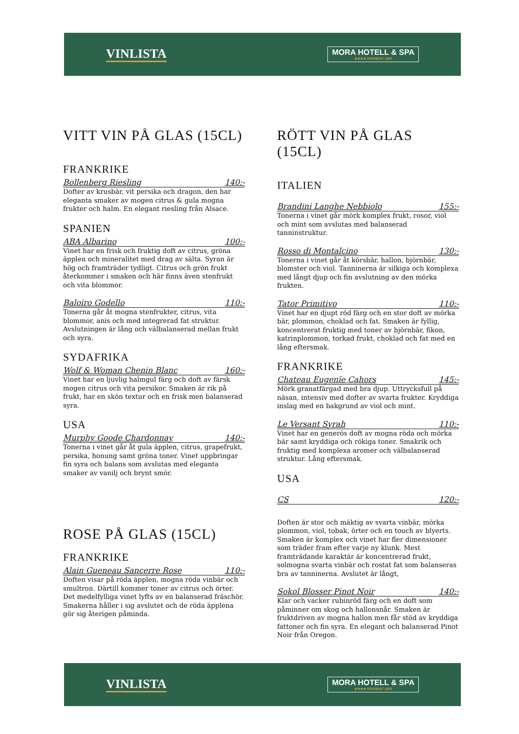VINLISTA MORA HOTELL & SPA
★★★★ GRUNDAT 1830
VITT VIN PÅ GLAS (15CL)
FRANKRIKE
Bollenberg Riesling 140:-
Dofter av krusbär, vit persika och dragon, den har eleganta smaker av mogen citrus & gula mogna frukter och halm. En elegant riesling från Alsace.
SPANIEN
ABA Albarino 100:-
Vinet har en frisk och fruktig doft av citrus, gröna äpplen och mineralitet med drag av sälta. Syran är hög och framträder tydligt. Citrus och grön frukt återkommer i smaken och här finns även stenfrukt och vita blommor.
Baloiro Godello 110:-
Tonerna går åt mogna stenfrukter, citrus, vita blommor, anis och med integrerad fat struktur. Avslutningen är lång och välbalanserad mellan frukt och syra.
SYDAFRIKA
Wolf & Woman Chenin Blanc 160:-
Vinet har en ljuvlig halmgul färg och doft av färsk mogen citrus och vita persikor. Smaken är rik på frukt, har en skön textur och en frisk men balanserad syra.
USA
Murphy Goode Chardonnay 140:-
Tonerna i vinet går åt gula äpplen, citrus, grapefrukt, persika, honung samt gröna toner. Vinet uppbringar fin syra och balans som avslutas med eleganta smaker av vanilj och brynt smör.
ROSE PÅ GLAS (15CL)
FRANKRIKE
Alain Gueneau Sancerre Rose 110:-
Doften visar på röda äpplen, mogna röda vinbär och smultron. Därtill kommer toner av citrus och örter. Det medelfylliga vinet lyfts av en balanserad fräschör. Smakerna håller i sig avslutet och de röda äpplena gör sig återigen påminda.
RÖTT VIN PÅ GLAS (15CL)
ITALIEN
Brandini Langhe Nebbiolo 155:-
Tonerna i vinet går mörk komplex frukt, rosor, viol och mint som avslutas med balanserad tanninstruktur.
Rosso di Montalcino 130:-
Tonerna i vinet går åt körsbär, hallon, björnbär, blomster och viol. Tanninerna är silkiga och komplexa med långt djup och fin avslutning av den mörka frukten.
Tator Primitivo 110:-
Vinet har en djupt röd färg och en stor doft av mörka bär, plommon, choklad och fat. Smaken är fyllig, koncentrerat fruktig med toner av björnbär, fikon, katrinplommon, torkad frukt, choklad och fat med en lång eftersmak.
FRANKRIKE
Chateau Eugenïe Cahors 145:-
Mörk granatfärgad med bra djup. Uttrycksfull på näsan, intensiv med dofter av svarta frukter. Kryddiga inslag med en bakgrund av viol och mint.
Le Versant Syrah 110:-
Vinet har en generös doft av mogna röda och mörka bär samt kryddiga och rökiga toner. Smakrik och fruktig med komplexa aromer och välbalanserad struktur. Lång eftersmak.
USA
CS 120:-
Doften är stor och mäktig av svarta vinbär, mörka plommon, viol, tobak, örter och en touch av blyerts. Smaken är komplex och vinet har fler dimensioner som träder fram efter varje ny klunk. Mest framträdande karaktär är koncentrerad frukt, solmogna svarta vinbär och rostat fat som balanseras bra av tanninerna. Avslutet är långt,
Sokol Blosser Pinot Noir 140:-
Klar och vacker rubinröd färg och en doft som påminner om skog och hallonsnår. Smaken är fruktdriven av mogna hallon men får stöd av kryddiga fattoner och fin syra. En elegant och balanserad Pinot Noir från Oregon.
VINLISTA MORA HOTELL & SPA
★★★★ GRUNDAT 1830